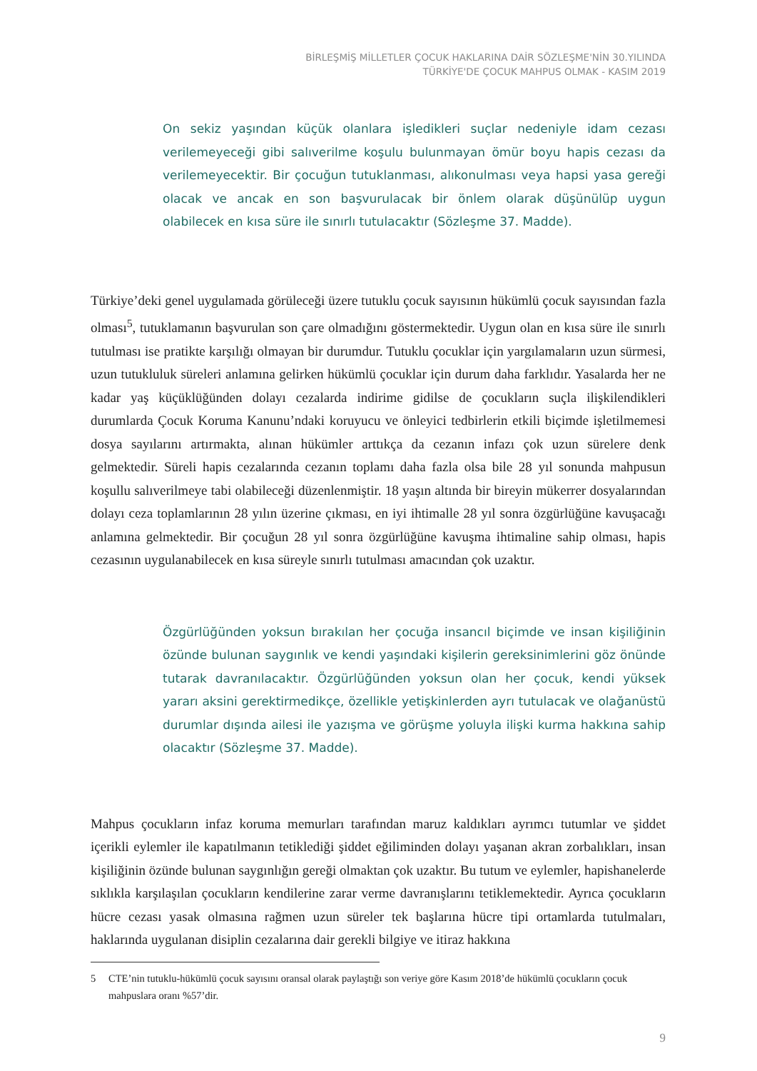BİRLEŞMİŞ MİLLETLER ÇOCUK HAKLARINA DAİR SÖZLEŞME'NİN 30.YILINDA
TÜRKİYE'DE ÇOCUK MAHPUS OLMAK - KASIM 2019
On sekiz yaşından küçük olanlara işledikleri suçlar nedeniyle idam cezası verilemeyeceği gibi salıverilme koşulu bulunmayan ömür boyu hapis cezası da verilemeyecektir. Bir çocuğun tutuklanması, alıkonulması veya hapsi yasa gereği olacak ve ancak en son başvurulacak bir önlem olarak düşünülüp uygun olabilecek en kısa süre ile sınırlı tutulacaktır (Sözleşme 37. Madde).
Türkiye’deki genel uygulamada görüleceği üzere tutuklu çocuk sayısının hükümlü çocuk sayısından fazla olması<sup>5</sup>, tutuklamanın başvurulan son çare olmadığını göstermektedir. Uygun olan en kısa süre ile sınırlı tutulması ise pratikte karşılığı olmayan bir durumdur. Tutuklu çocuklar için yargılamaların uzun sürmesi, uzun tutukluluk süreleri anlamına gelirken hükümlü çocuklar için durum daha farklıdır. Yasalarda her ne kadar yaş küçüklüğünden dolayı cezalarda indirime gidilse de çocukların suçla ilişkilendikleri durumlarda Çocuk Koruma Kanunu’ndaki koruyucu ve önleyici tedbirlerin etkili biçimde işletilmemesi dosya sayılarını artırmakta, alınan hükümler arttıkça da cezanın infazı çok uzun sürelere denk gelmektedir. Süreli hapis cezalarında cezanın toplamı daha fazla olsa bile 28 yıl sonunda mahpusun koşullu salıverilmeye tabi olabileceği düzenlenmiştir. 18 yaşın altında bir bireyin mükerrer dosyalarından dolayı ceza toplamlarının 28 yılın üzerine çıkması, en iyi ihtimalle 28 yıl sonra özgürlüğüne kavuşacağı anlamına gelmektedir. Bir çocuğun 28 yıl sonra özgürlüğüne kavuşma ihtimaline sahip olması, hapis cezasının uygulanabilecek en kısa süreyle sınırlı tutulması amacından çok uzaktır.
Özgürlüğünden yoksun bırakılan her çocuğa insancıl biçimde ve insan kişiliğinin özünde bulunan saygınlık ve kendi yaşındaki kişilerin gereksinimlerini göz önünde tutarak davranılacaktır. Özgürlüğünden yoksun olan her çocuk, kendi yüksek yararı aksini gerektirmedikçe, özellikle yetişkinlerden ayrı tutulacak ve olağanüstü durumlar dışında ailesi ile yazışma ve görüşme yoluyla ilişki kurma hakkına sahip olacaktır (Sözleşme 37. Madde).
Mahpus çocukların infaz koruma memurları tarafından maruz kaldıkları ayrımcı tutumlar ve şiddet içerikli eylemler ile kapatılmanın tetiklediği şiddet eğiliminden dolayı yaşanan akran zorbalıkları, insan kişiliğinin özünde bulunan saygınlığın gereği olmaktan çok uzaktır. Bu tutum ve eylemler, hapishanelerde sıklıkla karşılaşılan çocukların kendilerine zarar verme davranışlarını tetiklemektedir. Ayrıca çocukların hücre cezası yasak olmasına rağmen uzun süreler tek başlarına hücre tipi ortamlarda tutulmaları, haklarında uygulanan disiplin cezalarına dair gerekli bilgiye ve itiraz hakkına
5 CTE’nin tutuklu-hükümlü çocuk sayısını oransal olarak paylaştığı son veriye göre Kasım 2018’de hükümlü çocukların çocuk mahpuslara oranı %57’dir.
9